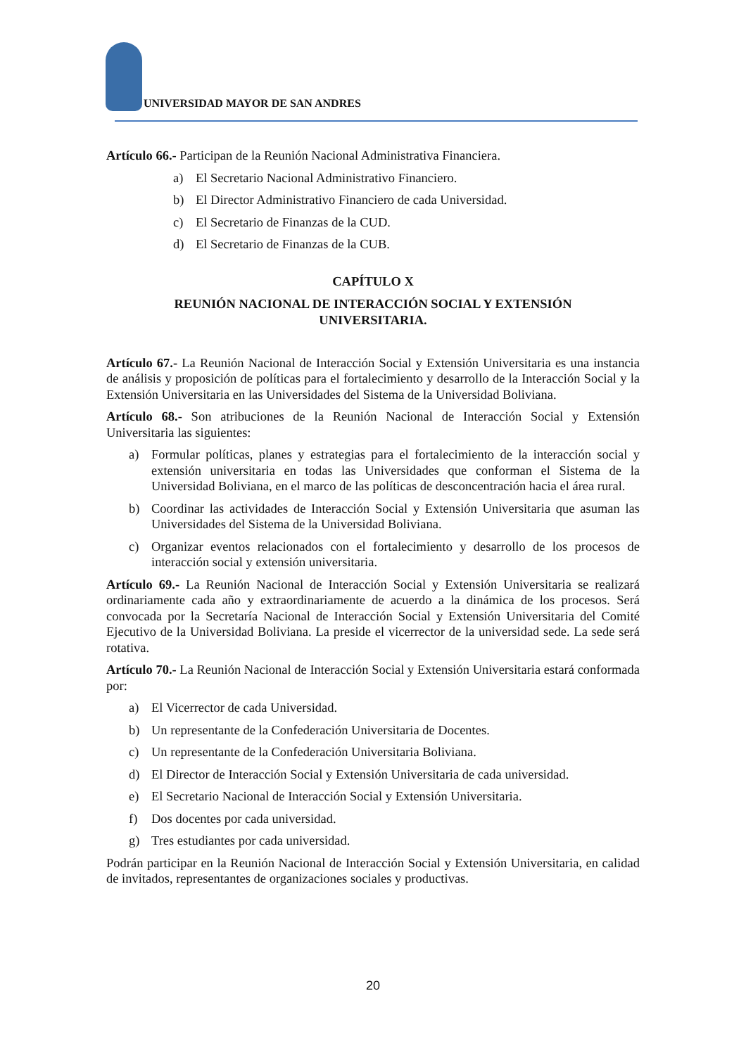UNIVERSIDAD MAYOR DE SAN ANDRES
Artículo 66.- Participan de la Reunión Nacional Administrativa Financiera.
a) El Secretario Nacional Administrativo Financiero.
b) El Director Administrativo Financiero de cada Universidad.
c) El Secretario de Finanzas de la CUD.
d) El Secretario de Finanzas de la CUB.
CAPÍTULO X
REUNIÓN NACIONAL DE INTERACCIÓN SOCIAL Y EXTENSIÓN
UNIVERSITARIA.
Artículo 67.- La Reunión Nacional de Interacción Social y Extensión Universitaria es una instancia de análisis y proposición de políticas para el fortalecimiento y desarrollo de la Interacción Social y la Extensión Universitaria en las Universidades del Sistema de la Universidad Boliviana.
Artículo 68.- Son atribuciones de la Reunión Nacional de Interacción Social y Extensión Universitaria las siguientes:
a) Formular políticas, planes y estrategias para el fortalecimiento de la interacción social y extensión universitaria en todas las Universidades que conforman el Sistema de la Universidad Boliviana, en el marco de las políticas de desconcentración hacia el área rural.
b) Coordinar las actividades de Interacción Social y Extensión Universitaria que asuman las Universidades del Sistema de la Universidad Boliviana.
c) Organizar eventos relacionados con el fortalecimiento y desarrollo de los procesos de interacción social y extensión universitaria.
Artículo 69.- La Reunión Nacional de Interacción Social y Extensión Universitaria se realizará ordinariamente cada año y extraordinariamente de acuerdo a la dinámica de los procesos. Será convocada por la Secretaría Nacional de Interacción Social y Extensión Universitaria del Comité Ejecutivo de la Universidad Boliviana. La preside el vicerrector de la universidad sede. La sede será rotativa.
Artículo 70.- La Reunión Nacional de Interacción Social y Extensión Universitaria estará conformada por:
a) El Vicerrector de cada Universidad.
b) Un representante de la Confederación Universitaria de Docentes.
c) Un representante de la Confederación Universitaria Boliviana.
d) El Director de Interacción Social y Extensión Universitaria de cada universidad.
e) El Secretario Nacional de Interacción Social y Extensión Universitaria.
f) Dos docentes por cada universidad.
g) Tres estudiantes por cada universidad.
Podrán participar en la Reunión Nacional de Interacción Social y Extensión Universitaria, en calidad de invitados, representantes de organizaciones sociales y productivas.
20